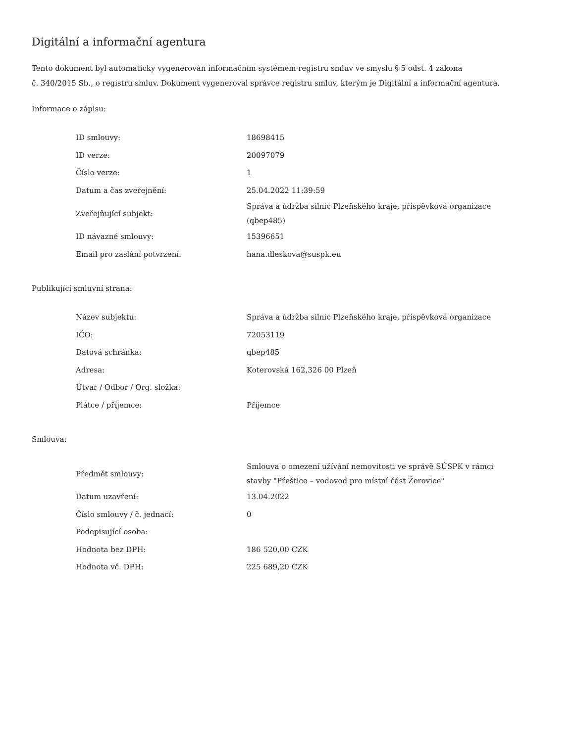Digitální a informační agentura
Tento dokument byl automaticky vygenerován informačním systémem registru smluv ve smyslu § 5 odst. 4 zákona
č. 340/2015 Sb., o registru smluv. Dokument vygeneroval správce registru smluv, kterým je Digitální a informační agentura.
Informace o zápisu:
| ID smlouvy: | 18698415 |
| ID verze: | 20097079 |
| Číslo verze: | 1 |
| Datum a čas zveřejnění: | 25.04.2022 11:39:59 |
| Zveřejňující subjekt: | Správa a údržba silnic Plzeňského kraje, příspěvková organizace (qbep485) |
| ID návazné smlouvy: | 15396651 |
| Email pro zaslání potvrzení: | hana.dleskova@suspk.eu |
Publikující smluvní strana:
| Název subjektu: | Správa a údržba silnic Plzeňského kraje, příspěvková organizace |
| IČO: | 72053119 |
| Datová schránka: | qbep485 |
| Adresa: | Koterovská 162,326 00 Plzeň |
| Útvar / Odbor / Org. složka: | |
| Plátce / příjemce: | Příjemce |
Smlouva:
| Předmět smlouvy: | Smlouva o omezení užívání nemovitosti ve správě SÚSPK v rámci stavby "Přeštice – vodovod pro místní část Žerovice" |
| Datum uzavření: | 13.04.2022 |
| Číslo smlouvy / č. jednací: | 0 |
| Podepisující osoba: | |
| Hodnota bez DPH: | 186 520,00 CZK |
| Hodnota vč. DPH: | 225 689,20 CZK |